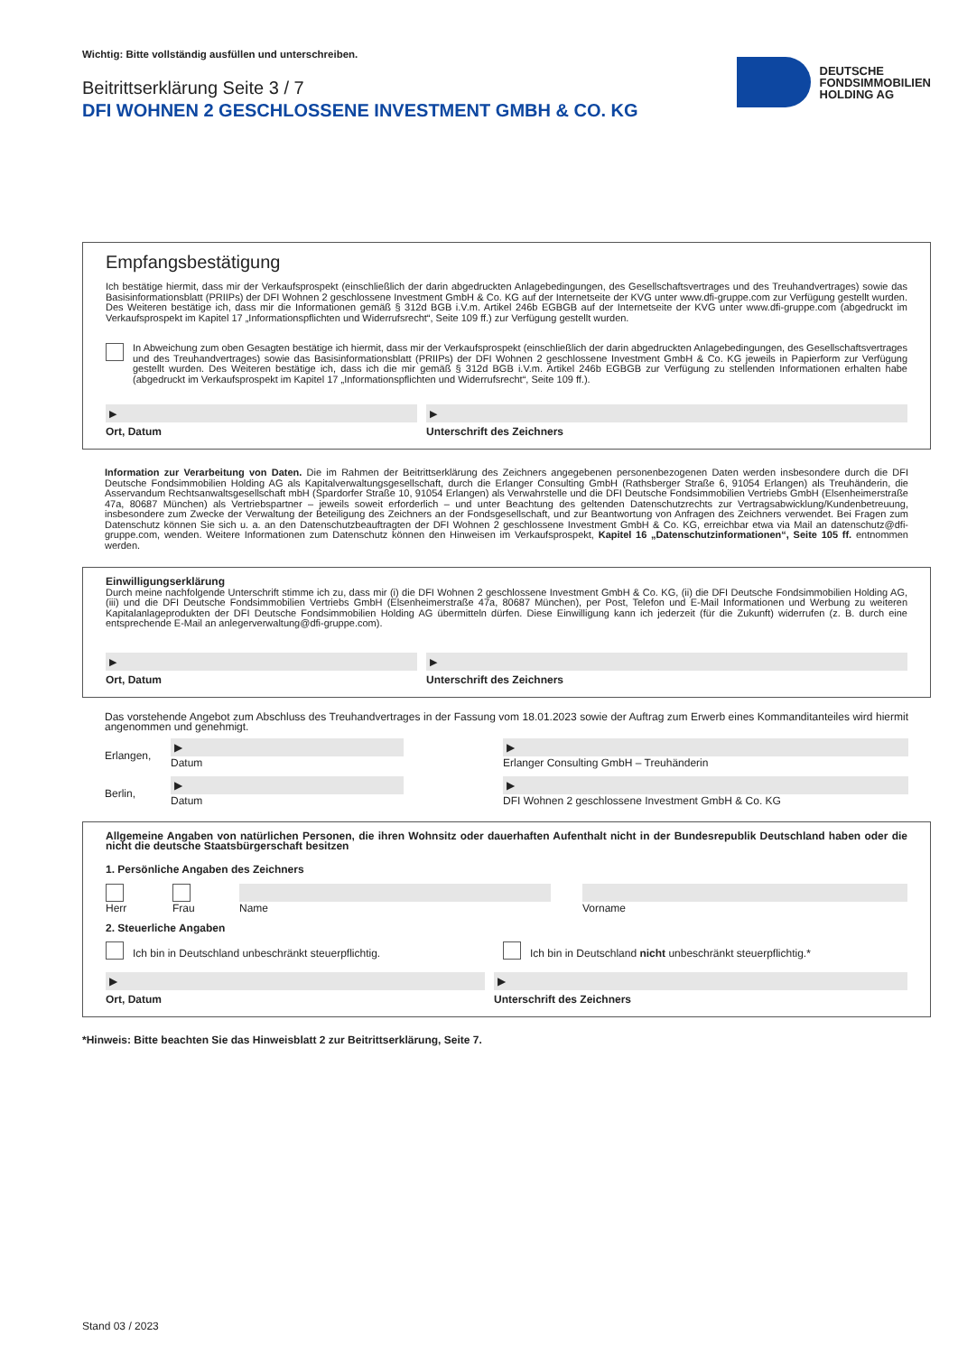Wichtig: Bitte vollständig ausfüllen und unterschreiben.
Beitrittserklärung Seite 3 / 7
DFI WOHNEN 2 GESCHLOSSENE INVESTMENT GMBH & CO. KG
DEUTSCHE
FONDSIMMOBILIEN
HOLDING AG
Empfangsbestätigung
Ich bestätige hiermit, dass mir der Verkaufsprospekt (einschließlich der darin abgedruckten Anlagebedingungen, des Gesellschaftsvertrages und des Treuhandvertrages) sowie das Basisinformationsblatt (PRIIPs) der DFI Wohnen 2 geschlossene Investment GmbH & Co. KG auf der Internetseite der KVG unter www.dfi-gruppe.com zur Verfügung gestellt wurden. Des Weiteren bestätige ich, dass mir die Informationen gemäß § 312d BGB i.V.m. Artikel 246b EGBGB auf der Internetseite der KVG unter www.dfi-gruppe.com (abgedruckt im Verkaufsprospekt im Kapitel 17 „Informationspflichten und Widerrufsrecht“, Seite 109 ff.) zur Verfügung gestellt wurden.
In Abweichung zum oben Gesagten bestätige ich hiermit, dass mir der Verkaufsprospekt (einschließlich der darin abgedruckten Anlagebedingungen, des Gesellschaftsvertrages und des Treuhandvertrages) sowie das Basisinformationsblatt (PRIIPs) der DFI Wohnen 2 geschlossene Investment GmbH & Co. KG jeweils in Papierform zur Verfügung gestellt wurden. Des Weiteren bestätige ich, dass ich die mir gemäß § 312d BGB i.V.m. Artikel 246b EGBGB zur Verfügung zu stellenden Informationen erhalten habe (abgedruckt im Verkaufsprospekt im Kapitel 17 „Informationspflichten und Widerrufsrecht“, Seite 109 ff.).
▶
Ort, Datum
▶
Unterschrift des Zeichners
Information zur Verarbeitung von Daten. Die im Rahmen der Beitrittserklärung des Zeichners angegebenen personenbezogenen Daten werden insbesondere durch die DFI Deutsche Fondsimmobilien Holding AG als Kapitalverwaltungsgesellschaft, durch die Erlanger Consulting GmbH (Rathsberger Straße 6, 91054 Erlangen) als Treuhänderin, die Asservandum Rechtsanwaltsgesellschaft mbH (Spardorfer Straße 10, 91054 Erlangen) als Verwahrstelle und die DFI Deutsche Fondsimmobilien Vertriebs GmbH (Elsenheimerstraße 47a, 80687 München) als Vertriebspartner – jeweils soweit erforderlich – und unter Beachtung des geltenden Datenschutzrechts zur Vertragsabwicklung/Kundenbetreuung, insbesondere zum Zwecke der Verwaltung der Beteiligung des Zeichners an der Fondsgesellschaft, und zur Beantwortung von Anfragen des Zeichners verwendet. Bei Fragen zum Datenschutz können Sie sich u. a. an den Datenschutzbeauftragten der DFI Wohnen 2 geschlossene Investment GmbH & Co. KG, erreichbar etwa via Mail an datenschutz@dfi-gruppe.com, wenden. Weitere Informationen zum Datenschutz können den Hinweisen im Verkaufsprospekt, Kapitel 16 „Datenschutzinformationen“, Seite 105 ff. entnommen werden.
Einwilligungserklärung
Durch meine nachfolgende Unterschrift stimme ich zu, dass mir (i) die DFI Wohnen 2 geschlossene Investment GmbH & Co. KG, (ii) die DFI Deutsche Fondsimmobilien Holding AG, (iii) und die DFI Deutsche Fondsimmobilien Vertriebs GmbH (Elsenheimerstraße 47a, 80687 München), per Post, Telefon und E-Mail Informationen und Werbung zu weiteren Kapitalanlageprodukten der DFI Deutsche Fondsimmobilien Holding AG übermitteln dürfen. Diese Einwilligung kann ich jederzeit (für die Zukunft) widerrufen (z. B. durch eine entsprechende E-Mail an anlegerverwaltung@dfi-gruppe.com).
▶
Ort, Datum
▶
Unterschrift des Zeichners
Das vorstehende Angebot zum Abschluss des Treuhandvertrages in der Fassung vom 18.01.2023 sowie der Auftrag zum Erwerb eines Kommanditanteiles wird hiermit angenommen und genehmigt.
Erlangen,
▶
Datum
▶
Erlanger Consulting GmbH – Treuhänderin
Berlin,
▶
Datum
▶
DFI Wohnen 2 geschlossene Investment GmbH & Co. KG
Allgemeine Angaben von natürlichen Personen, die ihren Wohnsitz oder dauerhaften Aufenthalt nicht in der Bundesrepublik Deutschland haben oder die nicht die deutsche Staatsbürgerschaft besitzen
1. Persönliche Angaben des Zeichners
Herr Frau Name Vorname
2. Steuerliche Angaben
Ich bin in Deutschland unbeschränkt steuerpflichtig.
Ich bin in Deutschland nicht unbeschränkt steuerpflichtig.*
▶
Ort, Datum
▶
Unterschrift des Zeichners
*Hinweis: Bitte beachten Sie das Hinweisblatt 2 zur Beitrittserklärung, Seite 7.
Stand 03 / 2023